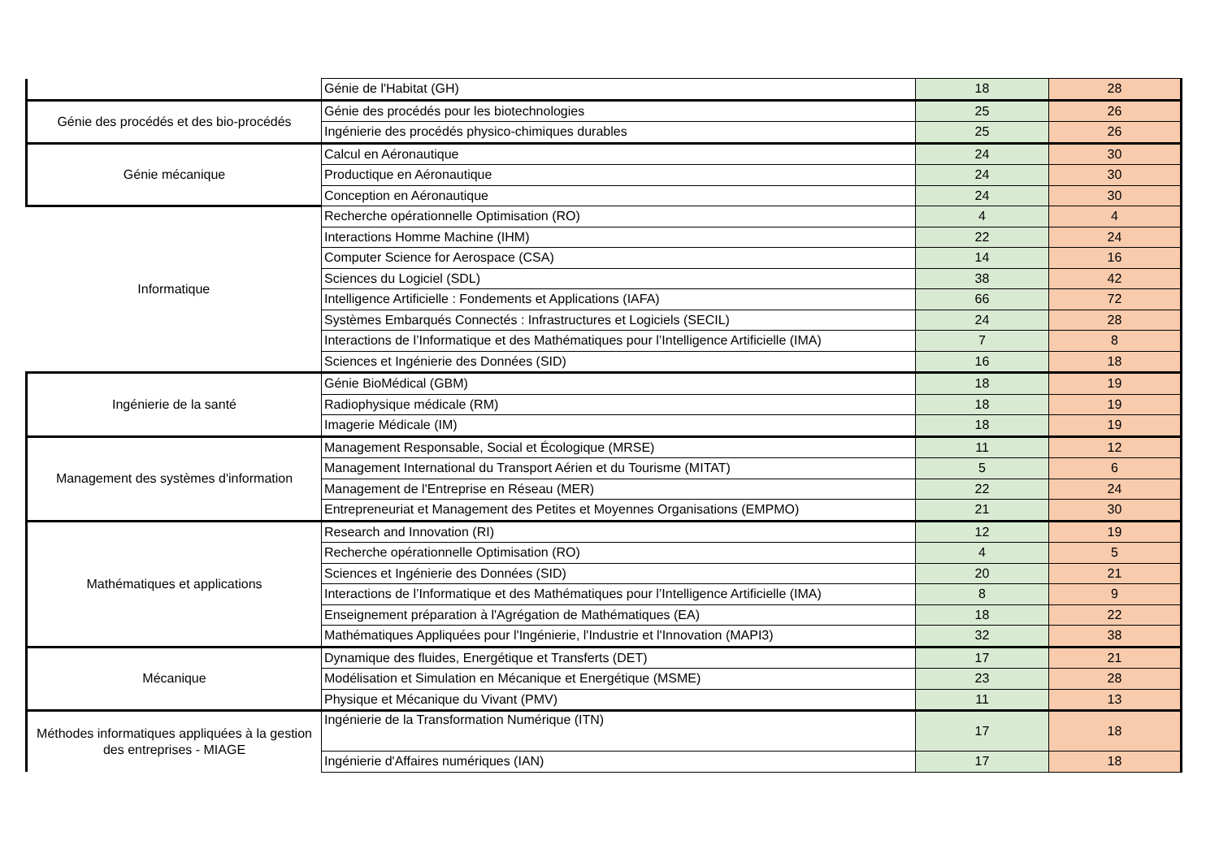| | Génie de l'Habitat (GH) | 18 | 28 |
| Génie des procédés et des bio-procédés | Génie des procédés pour les biotechnologies | 25 | 26 |
| | Ingénierie des procédés physico-chimiques durables | 25 | 26 |
| Génie mécanique | Calcul en Aéronautique | 24 | 30 |
| | Productique en Aéronautique | 24 | 30 |
| | Conception en Aéronautique | 24 | 30 |
| Informatique | Recherche opérationnelle Optimisation (RO) | 4 | 4 |
| | Interactions Homme Machine (IHM) | 22 | 24 |
| | Computer Science for Aerospace (CSA) | 14 | 16 |
| | Sciences du Logiciel (SDL) | 38 | 42 |
| | Intelligence Artificielle : Fondements et Applications (IAFA) | 66 | 72 |
| | Systèmes Embarqués Connectés : Infrastructures et Logiciels (SECIL) | 24 | 28 |
| | Interactions de l’Informatique et des Mathématiques pour l’Intelligence Artificielle (IMA) | 7 | 8 |
| | Sciences et Ingénierie des Données (SID) | 16 | 18 |
| Ingénierie de la santé | Génie BioMédical (GBM) | 18 | 19 |
| | Radiophysique médicale (RM) | 18 | 19 |
| | Imagerie Médicale (IM) | 18 | 19 |
| Management des systèmes d'information | Management Responsable, Social et Écologique (MRSE) | 11 | 12 |
| | Management International du Transport Aérien et du Tourisme (MITAT) | 5 | 6 |
| | Management de l'Entreprise en Réseau (MER) | 22 | 24 |
| | Entrepreneuriat et Management des Petites et Moyennes Organisations (EMPMO) | 21 | 30 |
| Mathématiques et applications | Research and Innovation (RI) | 12 | 19 |
| | Recherche opérationnelle Optimisation (RO) | 4 | 5 |
| | Sciences et Ingénierie des Données (SID) | 20 | 21 |
| | Interactions de l’Informatique et des Mathématiques pour l’Intelligence Artificielle (IMA) | 8 | 9 |
| | Enseignement préparation à l'Agrégation de Mathématiques (EA) | 18 | 22 |
| | Mathématiques Appliquées pour l'Ingénierie, l'Industrie et l'Innovation (MAPI3) | 32 | 38 |
| Mécanique | Dynamique des fluides, Energétique et Transferts (DET) | 17 | 21 |
| | Modélisation et Simulation en Mécanique et Energétique (MSME) | 23 | 28 |
| | Physique et Mécanique du Vivant (PMV) | 11 | 13 |
| Méthodes informatiques appliquées à la gestion des entreprises - MIAGE | Ingénierie de la Transformation Numérique (ITN) | 17 | 18 |
| | Ingénierie d'Affaires numériques (IAN) | 17 | 18 |